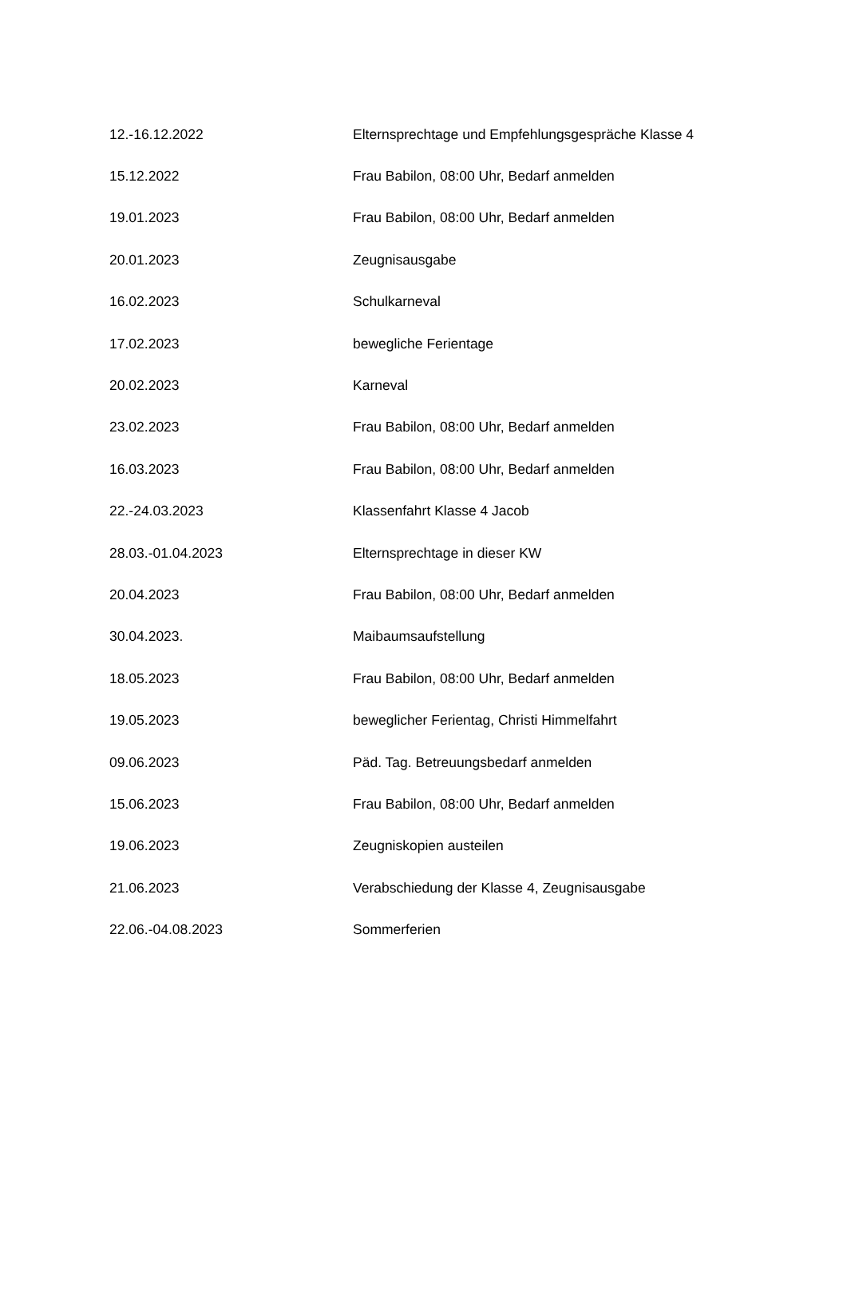| 12.-16.12.2022 | Elternsprechtage und Empfehlungsgespräche Klasse 4 |
| 15.12.2022 | Frau Babilon, 08:00 Uhr, Bedarf anmelden |
| 19.01.2023 | Frau Babilon, 08:00 Uhr, Bedarf anmelden |
| 20.01.2023 | Zeugnisausgabe |
| 16.02.2023 | Schulkarneval |
| 17.02.2023 | bewegliche Ferientage |
| 20.02.2023 | Karneval |
| 23.02.2023 | Frau Babilon, 08:00 Uhr, Bedarf anmelden |
| 16.03.2023 | Frau Babilon, 08:00 Uhr, Bedarf anmelden |
| 22.-24.03.2023 | Klassenfahrt Klasse 4 Jacob |
| 28.03.-01.04.2023 | Elternsprechtage in dieser KW |
| 20.04.2023 | Frau Babilon, 08:00 Uhr, Bedarf anmelden |
| 30.04.2023. | Maibaumsaufstellung |
| 18.05.2023 | Frau Babilon, 08:00 Uhr, Bedarf anmelden |
| 19.05.2023 | beweglicher Ferientag, Christi Himmelfahrt |
| 09.06.2023 | Päd. Tag. Betreuungsbedarf anmelden |
| 15.06.2023 | Frau Babilon, 08:00 Uhr, Bedarf anmelden |
| 19.06.2023 | Zeugniskopien austeilen |
| 21.06.2023 | Verabschiedung der Klasse 4, Zeugnisausgabe |
| 22.06.-04.08.2023 | Sommerferien |